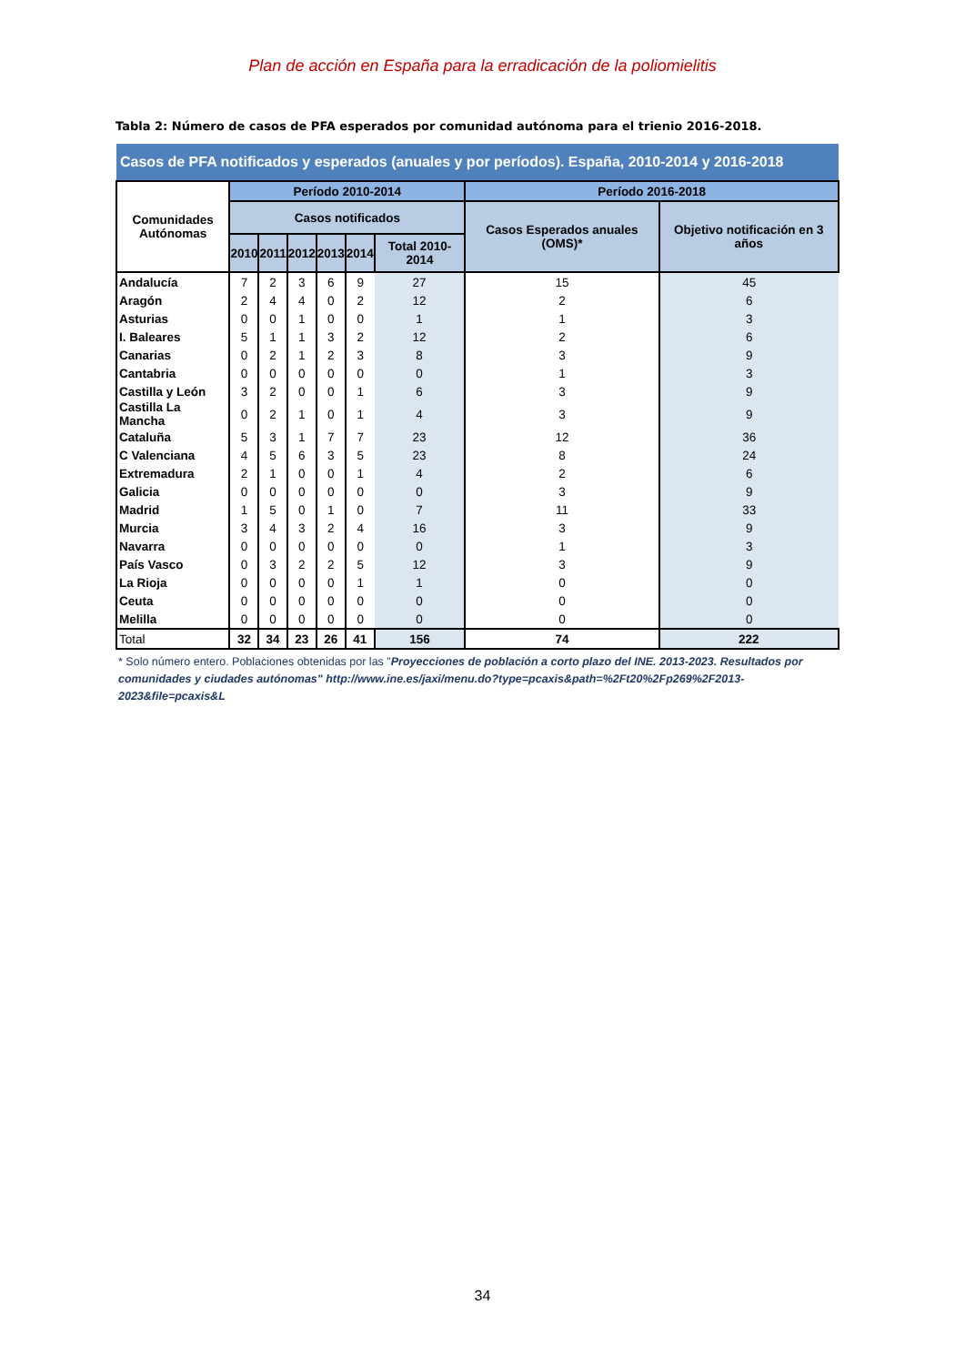Plan de acción en España para la erradicación de la poliomielitis
Tabla 2: Número de casos de PFA esperados por comunidad autónoma para el trienio 2016-2018.
| Casos de PFA notificados y esperados (anuales y por períodos). España, 2010-2014 y 2016-2018 | | | | | | | | |
| --- | --- | --- | --- | --- | --- | --- | --- | --- |
| Comunidades Autónomas | Período 2010-2014 | | | | | | Período 2016-2018 | |
| | Casos notificados | | | | | | Casos Esperados anuales (OMS)* | Objetivo notificación en 3 años |
| | 2010 | 2011 | 2012 | 2013 | 2014 | Total 2010-2014 | | |
| Andalucía | 7 | 2 | 3 | 6 | 9 | 27 | 15 | 45 |
| Aragón | 2 | 4 | 4 | 0 | 2 | 12 | 2 | 6 |
| Asturias | 0 | 0 | 1 | 0 | 0 | 1 | 1 | 3 |
| I. Baleares | 5 | 1 | 1 | 3 | 2 | 12 | 2 | 6 |
| Canarias | 0 | 2 | 1 | 2 | 3 | 8 | 3 | 9 |
| Cantabria | 0 | 0 | 0 | 0 | 0 | 0 | 1 | 3 |
| Castilla y León | 3 | 2 | 0 | 0 | 1 | 6 | 3 | 9 |
| Castilla La Mancha | 0 | 2 | 1 | 0 | 1 | 4 | 3 | 9 |
| Cataluña | 5 | 3 | 1 | 7 | 7 | 23 | 12 | 36 |
| C Valenciana | 4 | 5 | 6 | 3 | 5 | 23 | 8 | 24 |
| Extremadura | 2 | 1 | 0 | 0 | 1 | 4 | 2 | 6 |
| Galicia | 0 | 0 | 0 | 0 | 0 | 0 | 3 | 9 |
| Madrid | 1 | 5 | 0 | 1 | 0 | 7 | 11 | 33 |
| Murcia | 3 | 4 | 3 | 2 | 4 | 16 | 3 | 9 |
| Navarra | 0 | 0 | 0 | 0 | 0 | 0 | 1 | 3 |
| País Vasco | 0 | 3 | 2 | 2 | 5 | 12 | 3 | 9 |
| La Rioja | 0 | 0 | 0 | 0 | 1 | 1 | 0 | 0 |
| Ceuta | 0 | 0 | 0 | 0 | 0 | 0 | 0 | 0 |
| Melilla | 0 | 0 | 0 | 0 | 0 | 0 | 0 | 0 |
| Total | 32 | 34 | 23 | 26 | 41 | 156 | 74 | 222 |
* Solo número entero. Poblaciones obtenidas por las "Proyecciones de población a corto plazo del INE. 2013-2023. Resultados por comunidades y ciudades autónomas" http://www.ine.es/jaxi/menu.do?type=pcaxis&path=%2Ft20%2Fp269%2F2013-2023&file=pcaxis&L
34